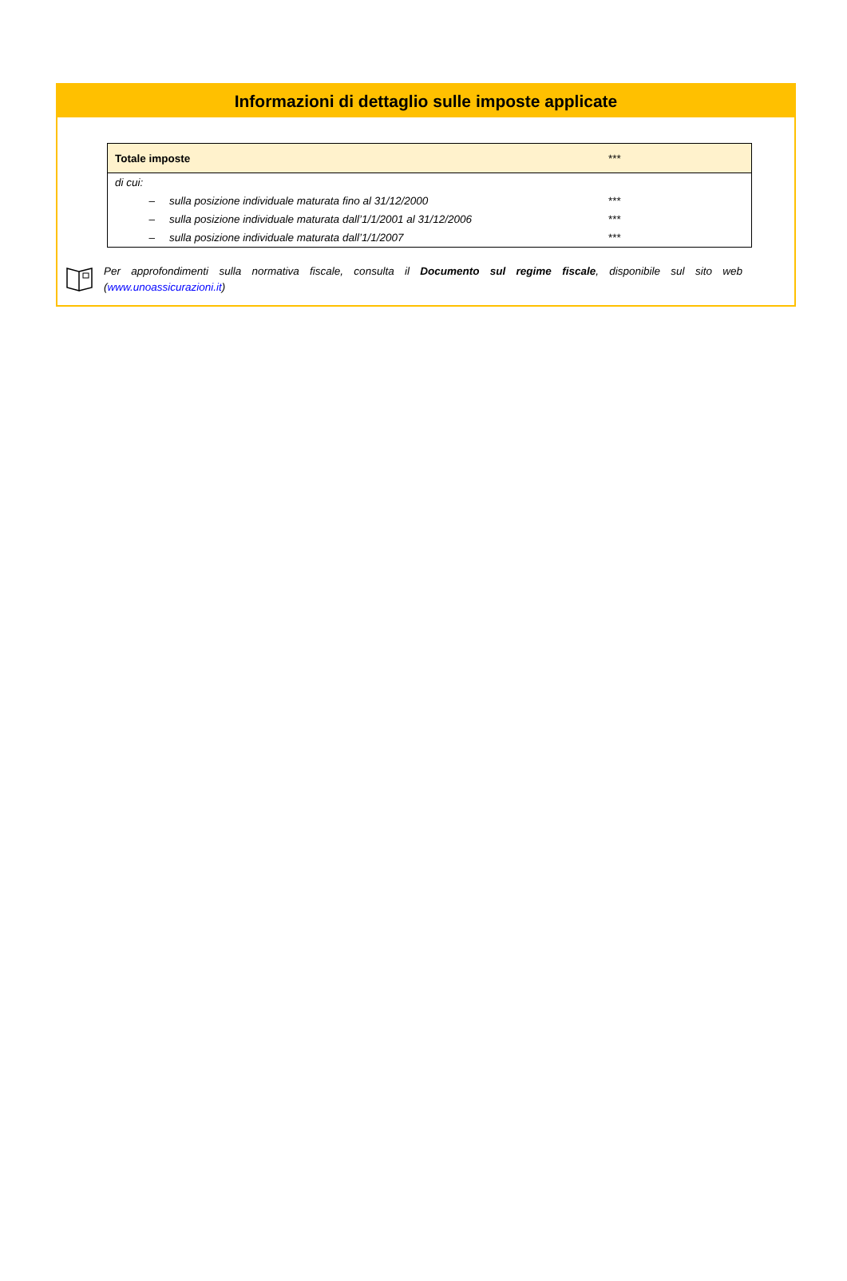Informazioni di dettaglio sulle imposte applicate
| Totale imposte | | *** |
| di cui: | | |
| – | sulla posizione individuale maturata fino al 31/12/2000 | *** |
| – | sulla posizione individuale maturata dall’1/1/2001 al 31/12/2006 | *** |
| – | sulla posizione individuale maturata dall’1/1/2007 | *** |
Per approfondimenti sulla normativa fiscale, consulta il Documento sul regime fiscale, disponibile sul sito web (www.unoassicurazioni.it)